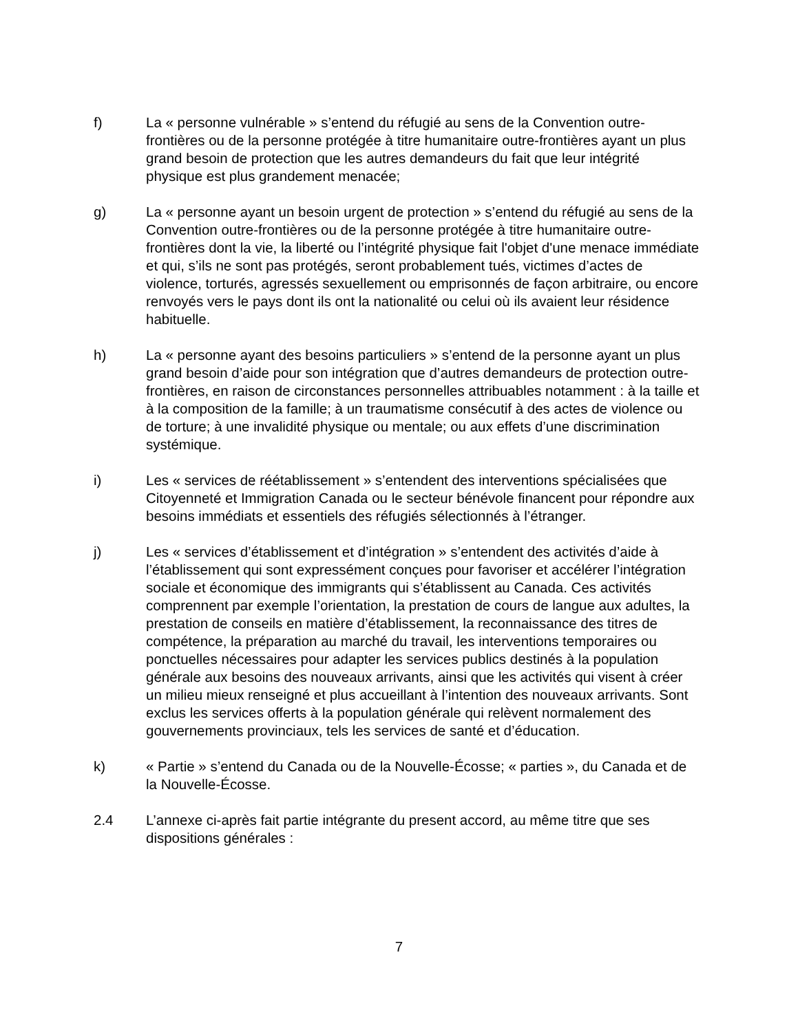f) La « personne vulnérable » s’entend du réfugié au sens de la Convention outre-frontières ou de la personne protégée à titre humanitaire outre-frontières ayant un plus grand besoin de protection que les autres demandeurs du fait que leur intégrité physique est plus grandement menacée;
g) La « personne ayant un besoin urgent de protection » s’entend du réfugié au sens de la Convention outre-frontières ou de la personne protégée à titre humanitaire outre-frontières dont la vie, la liberté ou l’intégrité physique fait l'objet d'une menace immédiate et qui, s’ils ne sont pas protégés, seront probablement tués, victimes d’actes de violence, torturés, agressés sexuellement ou emprisonnés de façon arbitraire, ou encore renvoyés vers le pays dont ils ont la nationalité ou celui où ils avaient leur résidence habituelle.
h) La « personne ayant des besoins particuliers » s’entend de la personne ayant un plus grand besoin d’aide pour son intégration que d’autres demandeurs de protection outre-frontières, en raison de circonstances personnelles attribuables notamment : à la taille et à la composition de la famille; à un traumatisme consécutif à des actes de violence ou de torture; à une invalidité physique ou mentale; ou aux effets d’une discrimination systémique.
i) Les « services de réétablissement » s’entendent des interventions spécialisées que Citoyenneté et Immigration Canada ou le secteur bénévole financent pour répondre aux besoins immédiats et essentiels des réfugiés sélectionnés à l’étranger.
j) Les « services d’établissement et d’intégration » s’entendent des activités d’aide à l’établissement qui sont expressément conçues pour favoriser et accélérer l’intégration sociale et économique des immigrants qui s’établissent au Canada. Ces activités comprennent par exemple l’orientation, la prestation de cours de langue aux adultes, la prestation de conseils en matière d’établissement, la reconnaissance des titres de compétence, la préparation au marché du travail, les interventions temporaires ou ponctuelles nécessaires pour adapter les services publics destinés à la population générale aux besoins des nouveaux arrivants, ainsi que les activités qui visent à créer un milieu mieux renseigné et plus accueillant à l’intention des nouveaux arrivants. Sont exclus les services offerts à la population générale qui relèvent normalement des gouvernements provinciaux, tels les services de santé et d’éducation.
k) « Partie » s’entend du Canada ou de la Nouvelle-Écosse; « parties », du Canada et de la Nouvelle-Écosse.
2.4 L’annexe ci-après fait partie intégrante du present accord, au même titre que ses dispositions générales :
7